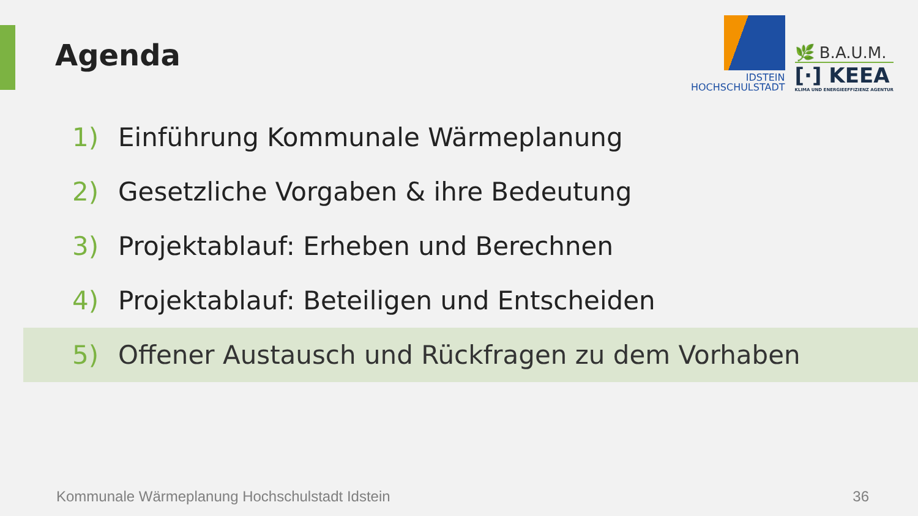Agenda
IDSTEIN
HOCHSCHULSTADT
🌿 B.A.U.M.
[·] KEEA
KLIMA UND ENERGIEEFFIZIENZ AGENTUR
1) Einführung Kommunale Wärmeplanung
2) Gesetzliche Vorgaben & ihre Bedeutung
3) Projektablauf: Erheben und Berechnen
4) Projektablauf: Beteiligen und Entscheiden
5) Offener Austausch und Rückfragen zu dem Vorhaben
Kommunale Wärmeplanung Hochschulstadt Idstein
36